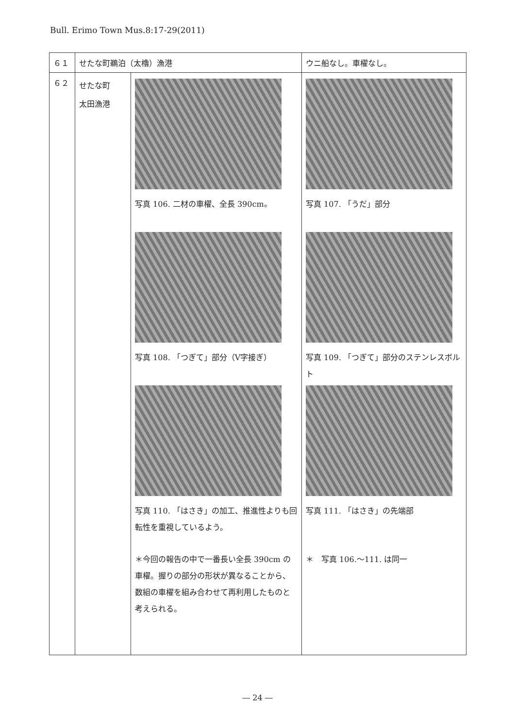Bull. Erimo Town Mus.8:17-29(2011)
| ６１ | せたな町鵜泊（太櫓）漁港 | | ウニ船なし。車櫂なし。 |
| ６２ | せたな町 太田漁港 | 写真 106. 二材の車櫂、全長 390cm。 写真 108. 「つぎて」部分（V字接ぎ） 写真 110. 「はさき」の加工、推進性よりも回転性を重視しているよう。 ＊今回の報告の中で一番長い全長 390cm の車櫂。握りの部分の形状が異なることから、数組の車櫂を組み合わせて再利用したものと考えられる。 | 写真 107. 「うだ」部分 写真 109. 「つぎて」部分のステンレスボルト 写真 111. 「はさき」の先端部 ＊ 写真 106.～111. は同一 |
― 24 ―